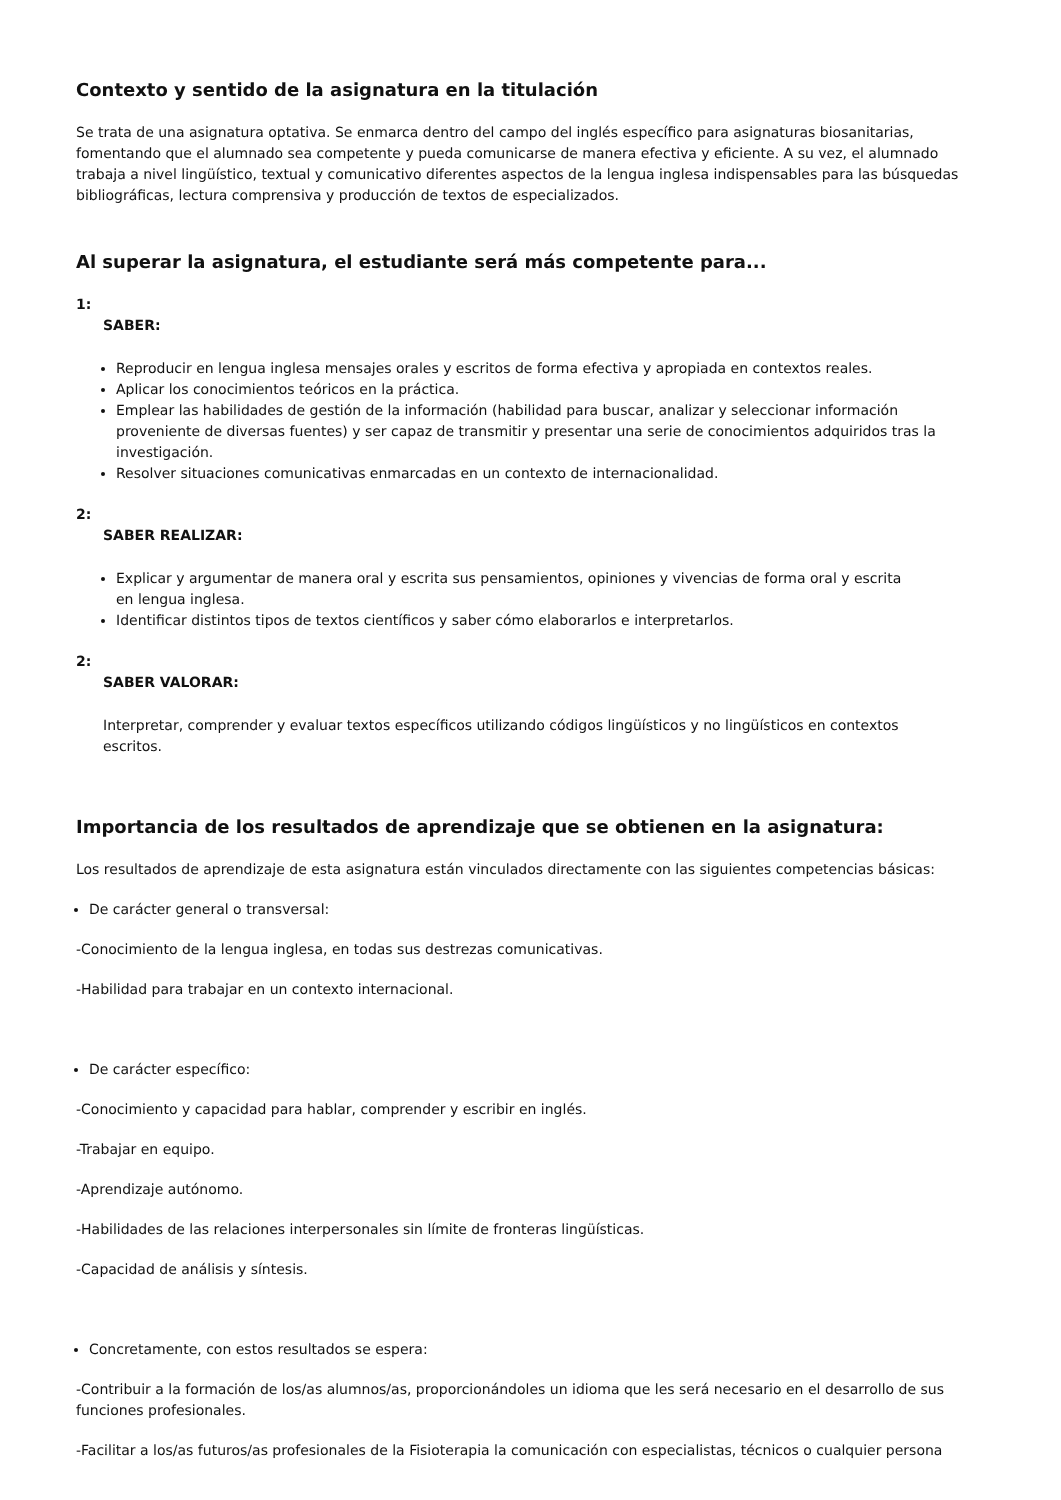Contexto y sentido de la asignatura en la titulación
Se trata de una asignatura optativa. Se enmarca dentro del campo del inglés específico para asignaturas biosanitarias, fomentando que el alumnado sea competente y pueda comunicarse de manera efectiva y eficiente. A su vez, el alumnado trabaja a nivel lingüístico, textual y comunicativo diferentes aspectos de la lengua inglesa indispensables para las búsquedas bibliográficas, lectura comprensiva y producción de textos de especializados.
Al superar la asignatura, el estudiante será más competente para...
1:
SABER:
Reproducir en lengua inglesa mensajes orales y escritos de forma efectiva y apropiada en contextos reales.
Aplicar los conocimientos teóricos en la práctica.
Emplear las habilidades de gestión de la información (habilidad para buscar, analizar y seleccionar información proveniente de diversas fuentes) y ser capaz de transmitir y presentar una serie de conocimientos adquiridos tras la investigación.
Resolver situaciones comunicativas enmarcadas en un contexto de internacionalidad.
2:
SABER REALIZAR:
Explicar y argumentar de manera oral y escrita sus pensamientos, opiniones y vivencias de forma oral y escrita en lengua inglesa.
Identificar distintos tipos de textos científicos y saber cómo elaborarlos e interpretarlos.
2:
SABER VALORAR:
Interpretar, comprender y evaluar textos específicos utilizando códigos lingüísticos y no lingüísticos en contextos escritos.
Importancia de los resultados de aprendizaje que se obtienen en la asignatura:
Los resultados de aprendizaje de esta asignatura están vinculados directamente con las siguientes competencias básicas:
De carácter general o transversal:
-Conocimiento de la lengua inglesa, en todas sus destrezas comunicativas.
-Habilidad para trabajar en un contexto internacional.
De carácter específico:
-Conocimiento y capacidad para hablar, comprender y escribir en inglés.
-Trabajar en equipo.
-Aprendizaje autónomo.
-Habilidades de las relaciones interpersonales sin límite de fronteras lingüísticas.
-Capacidad de análisis y síntesis.
Concretamente, con estos resultados se espera:
-Contribuir a la formación de los/as alumnos/as, proporcionándoles un idioma que les será necesario en el desarrollo de sus funciones profesionales.
-Facilitar a los/as futuros/as profesionales de la Fisioterapia la comunicación con especialistas, técnicos o cualquier persona